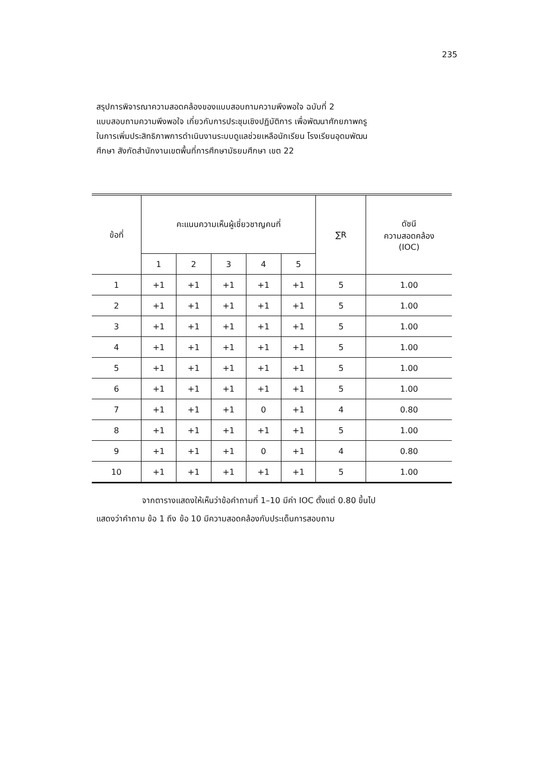235
สรุปการพิจารณาความสอดคล้องของแบบสอบถามความพึงพอใจ ฉบับที่ 2
แบบสอบถามความพึงพอใจ เกี่ยวกับการประชุมเชิงปฏิบัติการ เพื่อพัฒนาศักยภาพครู
ในการเพิ่มประสิทธิภาพการดำเนินงานระบบดูแลช่วยเหลือนักเรียน โรงเรียนอุดมพัฒน
ศึกษา สังกัดสำนักงานเขตพื้นที่การศึกษามัธยมศึกษา เขต 22
| ข้อที่ | คะแนนความเห็นผู้เชี่ยวชาญคนที่ | | | | | ∑R | ดัชนี ความสอดคล้อง (IOC) |
| --- | --- | --- | --- | --- | --- | --- | --- |
| | 1 | 2 | 3 | 4 | 5 | | |
| 1 | +1 | +1 | +1 | +1 | +1 | 5 | 1.00 |
| 2 | +1 | +1 | +1 | +1 | +1 | 5 | 1.00 |
| 3 | +1 | +1 | +1 | +1 | +1 | 5 | 1.00 |
| 4 | +1 | +1 | +1 | +1 | +1 | 5 | 1.00 |
| 5 | +1 | +1 | +1 | +1 | +1 | 5 | 1.00 |
| 6 | +1 | +1 | +1 | +1 | +1 | 5 | 1.00 |
| 7 | +1 | +1 | +1 | 0 | +1 | 4 | 0.80 |
| 8 | +1 | +1 | +1 | +1 | +1 | 5 | 1.00 |
| 9 | +1 | +1 | +1 | 0 | +1 | 4 | 0.80 |
| 10 | +1 | +1 | +1 | +1 | +1 | 5 | 1.00 |
จากตารางแสดงให้เห็นว่าข้อคำถามที่ 1–10 มีค่า IOC ตั้งแต่ 0.80 ขึ้นไป
แสดงว่าคำถาม ข้อ 1 ถึง ข้อ 10 มีความสอดคล้องกับประเด็นการสอบถาม